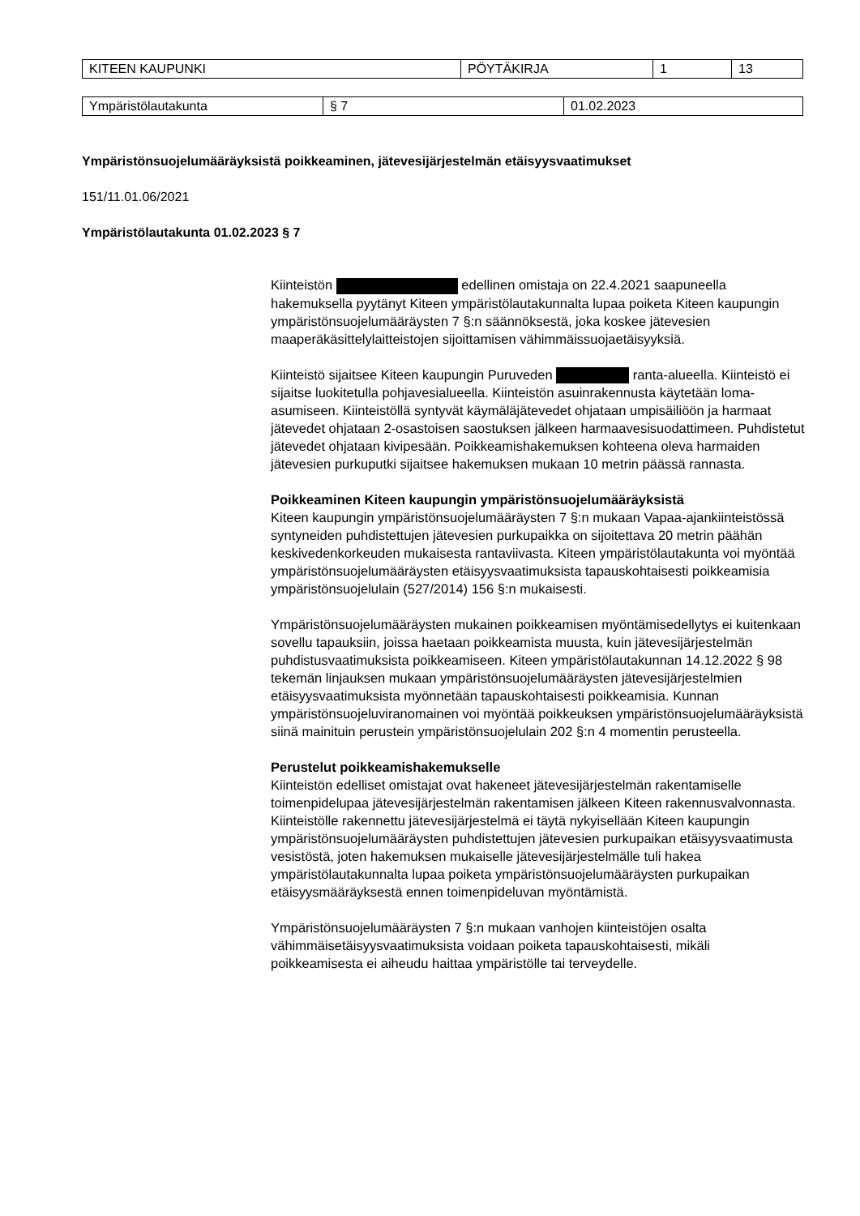| KITEEN KAUPUNKI | PÖYTÄKIRJA | 1 | 13 |
| Ympäristölautakunta | § 7 | 01.02.2023 |
Ympäristönsuojelumääräyksistä poikkeaminen, jätevesijärjestelmän etäisyysvaatimukset
151/11.01.06/2021
Ympäristölautakunta 01.02.2023 § 7
Kiinteistön edellinen omistaja on 22.4.2021 saapuneella hakemuksella pyytänyt Kiteen ympäristölautakunnalta lupaa poiketa Kiteen kaupungin ympäristönsuojelumääräysten 7 §:n säännöksestä, joka koskee jätevesien maaperäkäsittelylaitteistojen sijoittamisen vähimmäissuojaetäisyyksiä.
Kiinteistö sijaitsee Kiteen kaupungin Puruveden ranta-alueella. Kiinteistö ei sijaitse luokitetulla pohjavesialueella. Kiinteistön asuinrakennusta käytetään loma-asumiseen. Kiinteistöllä syntyvät käymäläjätevedet ohjataan umpisäiliöön ja harmaat jätevedet ohjataan 2-osastoisen saostuksen jälkeen harmaavesisuodattimeen. Puhdistetut jätevedet ohjataan kivipesään. Poikkeamishakemuksen kohteena oleva harmaiden jätevesien purkuputki sijaitsee hakemuksen mukaan 10 metrin päässä rannasta.
Poikkeaminen Kiteen kaupungin ympäristönsuojelumääräyksistä
Kiteen kaupungin ympäristönsuojelumääräysten 7 §:n mukaan Vapaa-ajankiinteistössä syntyneiden puhdistettujen jätevesien purkupaikka on sijoitettava 20 metrin päähän keskivedenkorkeuden mukaisesta rantaviivasta. Kiteen ympäristölautakunta voi myöntää ympäristönsuojelumääräysten etäisyysvaatimuksista tapauskohtaisesti poikkeamisia ympäristönsuojelulain (527/2014) 156 §:n mukaisesti.
Ympäristönsuojelumääräysten mukainen poikkeamisen myöntämisedellytys ei kuitenkaan sovellu tapauksiin, joissa haetaan poikkeamista muusta, kuin jätevesijärjestelmän puhdistusvaatimuksista poikkeamiseen. Kiteen ympäristölautakunnan 14.12.2022 § 98 tekemän linjauksen mukaan ympäristönsuojelumääräysten jätevesijärjestelmien etäisyysvaatimuksista myönnetään tapauskohtaisesti poikkeamisia. Kunnan ympäristönsuojeluviranomainen voi myöntää poikkeuksen ympäristönsuojelumääräyksistä siinä mainituin perustein ympäristönsuojelulain 202 §:n 4 momentin perusteella.
Perustelut poikkeamishakemukselle
Kiinteistön edelliset omistajat ovat hakeneet jätevesijärjestelmän rakentamiselle toimenpidelupaa jätevesijärjestelmän rakentamisen jälkeen Kiteen rakennusvalvonnasta. Kiinteistölle rakennettu jätevesijärjestelmä ei täytä nykyisellään Kiteen kaupungin ympäristönsuojelumääräysten puhdistettujen jätevesien purkupaikan etäisyysvaatimusta vesistöstä, joten hakemuksen mukaiselle jätevesijärjestelmälle tuli hakea ympäristölautakunnalta lupaa poiketa ympäristönsuojelumääräysten purkupaikan etäisyysmääräyksestä ennen toimenpideluvan myöntämistä.
Ympäristönsuojelumääräysten 7 §:n mukaan vanhojen kiinteistöjen osalta vähimmäisetäisyysvaatimuksista voidaan poiketa tapauskohtaisesti, mikäli poikkeamisesta ei aiheudu haittaa ympäristölle tai terveydelle.